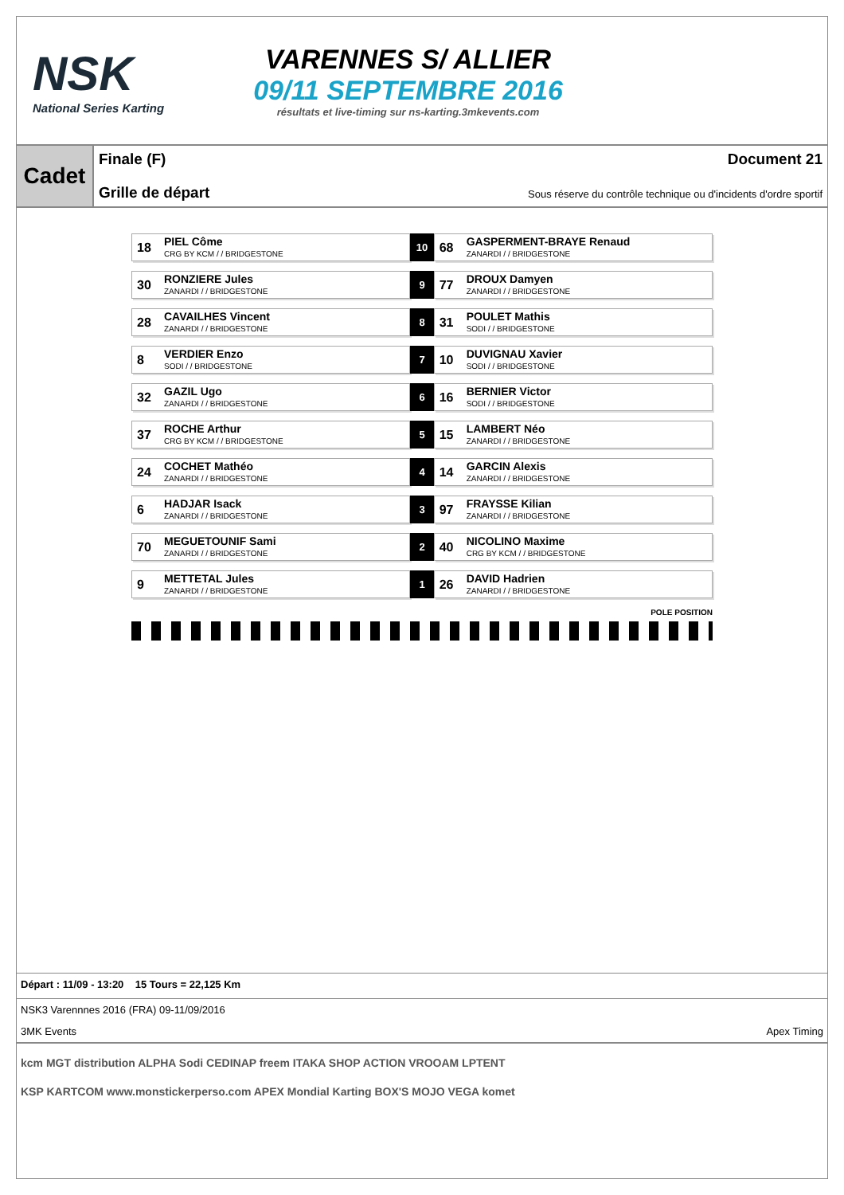NSK
National Series Karting
VARENNES S/ ALLIER
09/11 SEPTEMBRE 2016
résultats et live-timing sur ns-karting.3mkevents.com
Cadet
Finale (F) Document 21
Grille de départ Sous réserve du contrôle technique ou d'incidents d'ordre sportif
| 18 PIEL Côme CRG BY KCM / / BRIDGESTONE | 10 | 68 GASPERMENT-BRAYE Renaud ZANARDI / / BRIDGESTONE |
| 30 RONZIERE Jules ZANARDI / / BRIDGESTONE | 9 | 77 DROUX Damyen ZANARDI / / BRIDGESTONE |
| 28 CAVAILHES Vincent ZANARDI / / BRIDGESTONE | 8 | 31 POULET Mathis SODI / / BRIDGESTONE |
| 8 VERDIER Enzo SODI / / BRIDGESTONE | 7 | 10 DUVIGNAU Xavier SODI / / BRIDGESTONE |
| 32 GAZIL Ugo ZANARDI / / BRIDGESTONE | 6 | 16 BERNIER Victor SODI / / BRIDGESTONE |
| 37 ROCHE Arthur CRG BY KCM / / BRIDGESTONE | 5 | 15 LAMBERT Néo ZANARDI / / BRIDGESTONE |
| 24 COCHET Mathéo ZANARDI / / BRIDGESTONE | 4 | 14 GARCIN Alexis ZANARDI / / BRIDGESTONE |
| 6 HADJAR Isack ZANARDI / / BRIDGESTONE | 3 | 97 FRAYSSE Kilian ZANARDI / / BRIDGESTONE |
| 70 MEGUETOUNIF Sami ZANARDI / / BRIDGESTONE | 2 | 40 NICOLINO Maxime CRG BY KCM / / BRIDGESTONE |
| 9 METTETAL Jules ZANARDI / / BRIDGESTONE | 1 | 26 DAVID Hadrien ZANARDI / / BRIDGESTONE |
POLE POSITION
Départ : 11/09 - 13:20 15 Tours = 22,125 Km
NSK3 Varennnes 2016 (FRA) 09-11/09/2016
3MK Events Apex Timing
kcm MGT distribution ALPHA Sodi CEDINAP freem ITAKA SHOP ACTION VROOAM LPTENT
KSP KARTCOM www.monstickerperso.com APEX Mondial Karting BOX'S MOJO VEGA komet